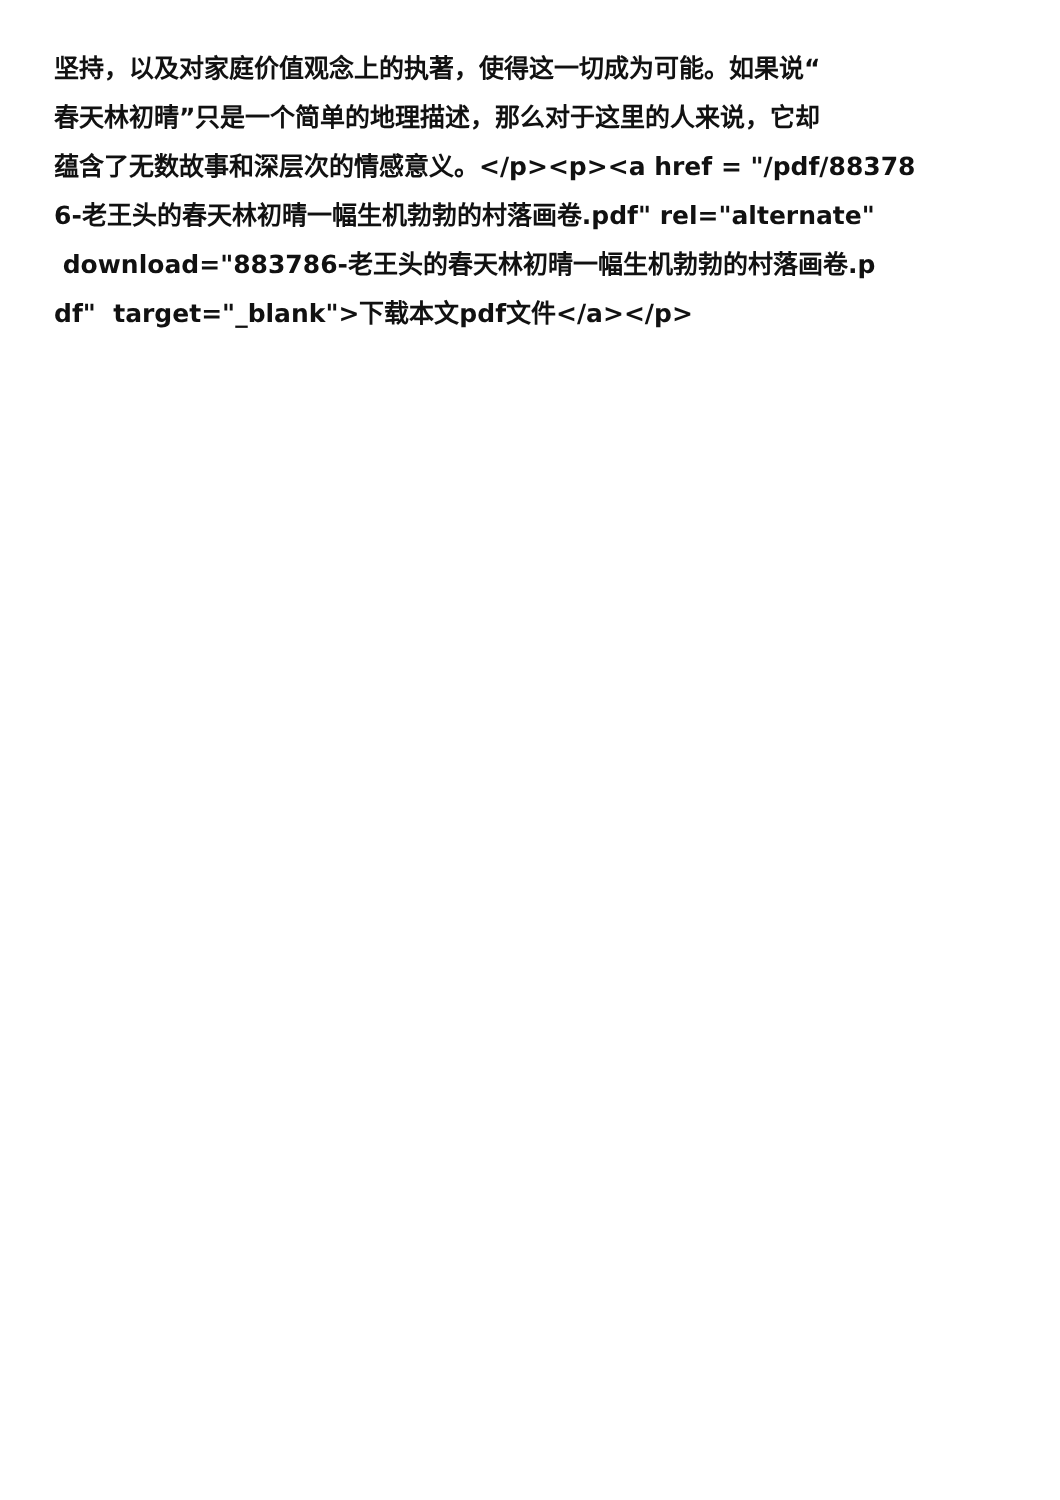坚持，以及对家庭价值观念上的执著，使得这一切成为可能。如果说“
春天林初晴”只是一个简单的地理描述，那么对于这里的人来说，它却
蕴含了无数故事和深层次的情感意义。</p><p><a href = "/pdf/88378
6-老王头的春天林初晴一幅生机勃勃的村落画卷.pdf" rel="alternate"
download="883786-老王头的春天林初晴一幅生机勃勃的村落画卷.p
df" target="_blank">下载本文pdf文件</a></p>